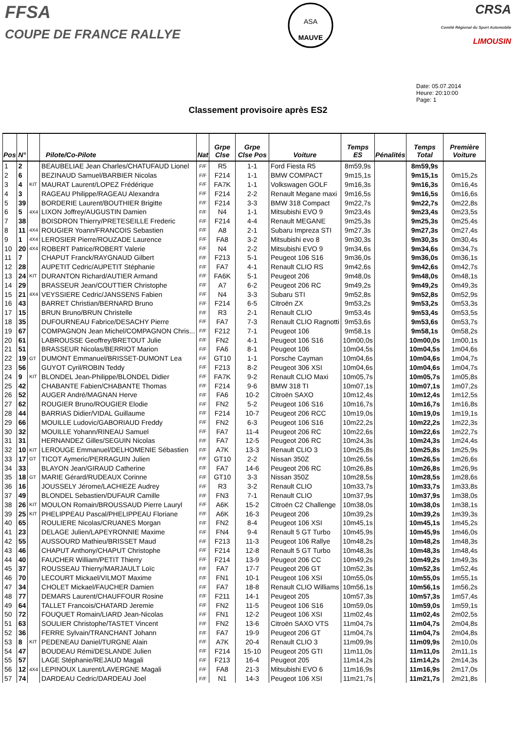FFSA
COUPE DE FRANCE RALLYE
MAUVE
ASA
CRSA
Comité Régional du Sport Automobile
LIMOUSIN
Date: 05.07.2014
Heure: 20:10:00
Page: 1
Classement provisoire après ES2
| Pos | N° | | Pilote/Co-Pilote | Nat | Grpe Clse | Grpe Clse Pos | Voiture | Temps ES | Pénalités | Temps Total | Première Voiture |
| --- | --- | --- | --- | --- | --- | --- | --- | --- | --- | --- | --- |
| 1 | 2 | | BEAUBELIAE Jean Charles/CHATUFAUD Lionel | F/F | R5 | 1-1 | Ford Fiesta R5 | 8m59,9s | | 8m59,9s | |
| 2 | 6 | | BEZINAUD Samuel/BARBIER Nicolas | F/F | F214 | 1-1 | BMW COMPACT | 9m15,1s | | 9m15,1s | 0m15,2s |
| 3 | 4 | KIT | MAURAT Laurent/LOPEZ Frédérique | F/F | FA7K | 1-1 | Volkswagen GOLF | 9m16,3s | | 9m16,3s | 0m16,4s |
| 4 | 3 | | RAGEAU Philippe/RAGEAU Alexandra | F/F | F214 | 2-2 | Renault Megane maxi | 9m16,5s | | 9m16,5s | 0m16,6s |
| 5 | 39 | | BORDERIE Laurent/BOUTHIER Brigitte | F/F | F214 | 3-3 | BMW 318 Compact | 9m22,7s | | 9m22,7s | 0m22,8s |
| 6 | 5 | 4X4 | LIXON Joffrey/AUGUSTIN Damien | F/F | N4 | 1-1 | Mitsubishi EVO 9 | 9m23,4s | | 9m23,4s | 0m23,5s |
| 7 | 38 | | BOISDRON Thierry/PRETESEILLE Frederic | F/F | F214 | 4-4 | Renault MEGANE | 9m25,3s | | 9m25,3s | 0m25,4s |
| 8 | 11 | 4X4 | ROUGIER Yoann/FRANCOIS Sebastien | F/F | A8 | 2-1 | Subaru Impreza STI | 9m27,3s | | 9m27,3s | 0m27,4s |
| 9 | 1 | 4X4 | LEROSIER Pierre/ROUZADE Laurence | F/F | FA8 | 3-2 | Mitsubishi evo 8 | 9m30,3s | | 9m30,3s | 0m30,4s |
| 10 | 20 | 4X4 | ROBERT Patrice/ROBERT Valerie | F/F | N4 | 2-2 | Mitsubishi EVO 9 | 9m34,6s | | 9m34,6s | 0m34,7s |
| 11 | 7 | | CHAPUT Franck/RAYGNAUD Gilbert | F/F | F213 | 5-1 | Peugeot 106 S16 | 9m36,0s | | 9m36,0s | 0m36,1s |
| 12 | 28 | | AUPETIT Cedric/AUPETIT Stéphanie | F/F | FA7 | 4-1 | Renault CLIO RS | 9m42,6s | | 9m42,6s | 0m42,7s |
| 13 | 24 | KIT | DURANTON Richard/AUTIER Armand | F/F | FA6K | 5-1 | Peugeot 206 | 9m48,0s | | 9m48,0s | 0m48,1s |
| 14 | 29 | | BRASSEUR Jean/COUTTIER Christophe | F/F | A7 | 6-2 | Peugeot 206 RC | 9m49,2s | | 9m49,2s | 0m49,3s |
| 15 | 21 | 4X4 | VEYSSIERE Cedric/JANSSENS Fabien | F/F | N4 | 3-3 | Subaru STI | 9m52,8s | | 9m52,8s | 0m52,9s |
| 16 | 43 | | BARRET Christian/BERNARD Bruno | F/F | F214 | 6-5 | Citroën ZX | 9m53,2s | | 9m53,2s | 0m53,3s |
| 17 | 15 | | BRUN Bruno/BRUN Christelle | F/F | R3 | 2-1 | Renault CLIO | 9m53,4s | | 9m53,4s | 0m53,5s |
| 18 | 35 | | DUFOURNEAU Fabrice/DESACHY Pierre | F/F | FA7 | 7-3 | Renault CLIO Ragnotti | 9m53,6s | | 9m53,6s | 0m53,7s |
| 19 | 67 | | COMPAGNON Jean Michel/COMPAGNON Chris... | F/F | F212 | 7-1 | Peugeot 106 | 9m58,1s | | 9m58,1s | 0m58,2s |
| 20 | 61 | | LABROUSSE Geoffrey/BRETOUT Julie | F/F | FN2 | 4-1 | Peugeot 106 S16 | 10m00,0s | | 10m00,0s | 1m00,1s |
| 21 | 51 | | BRASSEUR Nicolas/BERRIOT Marion | F/F | FA6 | 8-1 | Peugeot 106 | 10m04,5s | | 10m04,5s | 1m04,6s |
| 22 | 19 | GT | DUMONT Emmanuel/BRISSET-DUMONT Lea | F/F | GT10 | 1-1 | Porsche Cayman | 10m04,6s | | 10m04,6s | 1m04,7s |
| 23 | 56 | | GUYOT Cyril/ROBIN Teddy | F/F | F213 | 8-2 | Peugeot 306 XSI | 10m04,6s | | 10m04,6s | 1m04,7s |
| 24 | 9 | KIT | BLONDEL Jean-Philippe/BLONDEL Didier | F/F | FA7K | 9-2 | Renault CLIO Maxi | 10m05,7s | | 10m05,7s | 1m05,8s |
| 25 | 42 | | CHABANTE Fabien/CHABANTE Thomas | F/F | F214 | 9-6 | BMW 318 TI | 10m07,1s | | 10m07,1s | 1m07,2s |
| 26 | 52 | | AUGER André/MAGNAN Herve | F/F | FA6 | 10-2 | Citroën SAXO | 10m12,4s | | 10m12,4s | 1m12,5s |
| 27 | 62 | | ROUGIER Bruno/ROUGIER Elodie | F/F | FN2 | 5-2 | Peugeot 106 S16 | 10m16,7s | | 10m16,7s | 1m16,8s |
| 28 | 44 | | BARRIAS Didier/VIDAL Guillaume | F/F | F214 | 10-7 | Peugeot 206 RCC | 10m19,0s | | 10m19,0s | 1m19,1s |
| 29 | 66 | | MOUILLE Ludovic/GABORIAUD Freddy | F/F | FN2 | 6-3 | Peugeot 106 S16 | 10m22,2s | | 10m22,2s | 1m22,3s |
| 30 | 32 | | MOUILLE Yohann/RINEAU Samuel | F/F | FA7 | 11-4 | Peugeot 206 RC | 10m22,6s | | 10m22,6s | 1m22,7s |
| 31 | 31 | | HERNANDEZ Gilles/SEGUIN Nicolas | F/F | FA7 | 12-5 | Peugeot 206 RC | 10m24,3s | | 10m24,3s | 1m24,4s |
| 32 | 10 | KIT | LEROUGE Emmanuel/DELHOMENIE Sébastien | F/F | A7K | 13-3 | Renault CLIO 3 | 10m25,8s | | 10m25,8s | 1m25,9s |
| 33 | 17 | GT | TICOT Aymeric/PERRAGUIN Julien | F/F | GT10 | 2-2 | Nissan 350Z | 10m26,5s | | 10m26,5s | 1m26,6s |
| 34 | 33 | | BLAYON Jean/GIRAUD Catherine | F/F | FA7 | 14-6 | Peugeot 206 RC | 10m26,8s | | 10m26,8s | 1m26,9s |
| 35 | 18 | GT | MARIE Gérard/RUDEAUX Corinne | F/F | GT10 | 3-3 | Nissan 350Z | 10m28,5s | | 10m28,5s | 1m28,6s |
| 36 | 16 | | JOUSSELY Jérome/LACHIEZE Audrey | F/F | R3 | 3-2 | Renault CLIO | 10m33,7s | | 10m33,7s | 1m33,8s |
| 37 | 49 | | BLONDEL Sebastien/DUFAUR Camille | F/F | FN3 | 7-1 | Renault CLIO | 10m37,9s | | 10m37,9s | 1m38,0s |
| 38 | 26 | KIT | MOULON Romain/BROUSSAUD Pierre Lauryl | F/F | A6K | 15-2 | Citroën C2 Challenge | 10m38,0s | | 10m38,0s | 1m38,1s |
| 39 | 25 | KIT | PHELIPPEAU Pascal/PHELIPPEAU Floriane | F/F | A6K | 16-3 | Peugeot 206 | 10m39,2s | | 10m39,2s | 1m39,3s |
| 40 | 65 | | ROULIERE Nicolas/CRUANES Morgan | F/F | FN2 | 8-4 | Peugeot 106 XSI | 10m45,1s | | 10m45,1s | 1m45,2s |
| 41 | 23 | | DELAGE Julien/LAPEYRONNIE Maxime | F/F | FN4 | 9-4 | Renault 5 GT Turbo | 10m45,9s | | 10m45,9s | 1m46,0s |
| 42 | 55 | | AUSSOURD Mathieu/BRISSET Maud | F/F | F213 | 11-3 | Peugeot 106 Rallye | 10m48,2s | | 10m48,2s | 1m48,3s |
| 43 | 46 | | CHAPUT Anthony/CHAPUT Christophe | F/F | F214 | 12-8 | Renault 5 GT Turbo | 10m48,3s | | 10m48,3s | 1m48,4s |
| 44 | 40 | | FAUCHER William/PETIT Thierry | F/F | F214 | 13-9 | Peugeot 206 CC | 10m49,2s | | 10m49,2s | 1m49,3s |
| 45 | 37 | | ROUSSEAU Thierry/MARJAULT Loïc | F/F | FA7 | 17-7 | Peugeot 206 GT | 10m52,3s | | 10m52,3s | 1m52,4s |
| 46 | 70 | | LECOURT Mickael/VILMOT Maxime | F/F | FN1 | 10-1 | Peugeot 106 XSI | 10m55,0s | | 10m55,0s | 1m55,1s |
| 47 | 34 | | CHOLET Mickael/FAUCHER Damien | F/F | FA7 | 18-8 | Renault CLIO Williams | 10m56,1s | | 10m56,1s | 1m56,2s |
| 48 | 77 | | DEMARS Laurent/CHAUFFOUR Rosine | F/F | F211 | 14-1 | Peugeot 205 | 10m57,3s | | 10m57,3s | 1m57,4s |
| 49 | 64 | | TALLET Francois/CHATARD Jeremie | F/F | FN2 | 11-5 | Peugeot 106 S16 | 10m59,0s | | 10m59,0s | 1m59,1s |
| 50 | 72 | | FOUQUET Romain/LIARD Jean-Nicolas | F/F | FN1 | 12-2 | Peugeot 106 XSI | 11m02,4s | | 11m02,4s | 2m02,5s |
| 51 | 63 | | SOULIER Christophe/TASTET Vincent | F/F | FN2 | 13-6 | Citroën SAXO VTS | 11m04,7s | | 11m04,7s | 2m04,8s |
| 52 | 36 | | FERRE Sylvain/TRANCHANT Johann | F/F | FA7 | 19-9 | Peugeot 206 GT | 11m04,7s | | 11m04,7s | 2m04,8s |
| 53 | 8 | KIT | PEDENEAU Daniel/TURGNE Alain | F/F | A7K | 20-4 | Renault CLIO 3 | 11m09,9s | | 11m09,9s | 2m10,0s |
| 54 | 47 | | BOUDEAU Rémi/DESLANDE Julien | F/F | F214 | 15-10 | Peugeot 205 GTI | 11m11,0s | | 11m11,0s | 2m11,1s |
| 55 | 57 | | LAGE Stéphanie/REJAUD Magali | F/F | F213 | 16-4 | Peugeot 205 | 11m14,2s | | 11m14,2s | 2m14,3s |
| 56 | 12 | 4X4 | LEPINOUX Laurent/LAVERGNE Magali | F/F | FA8 | 21-3 | Mitsubishi EVO 6 | 11m16,9s | | 11m16,9s | 2m17,0s |
| 57 | 74 | | DARDEAU Cedric/DARDEAU Joel | F/F | N1 | 14-3 | Peugeot 106 XSI | 11m21,7s | | 11m21,7s | 2m21,8s |